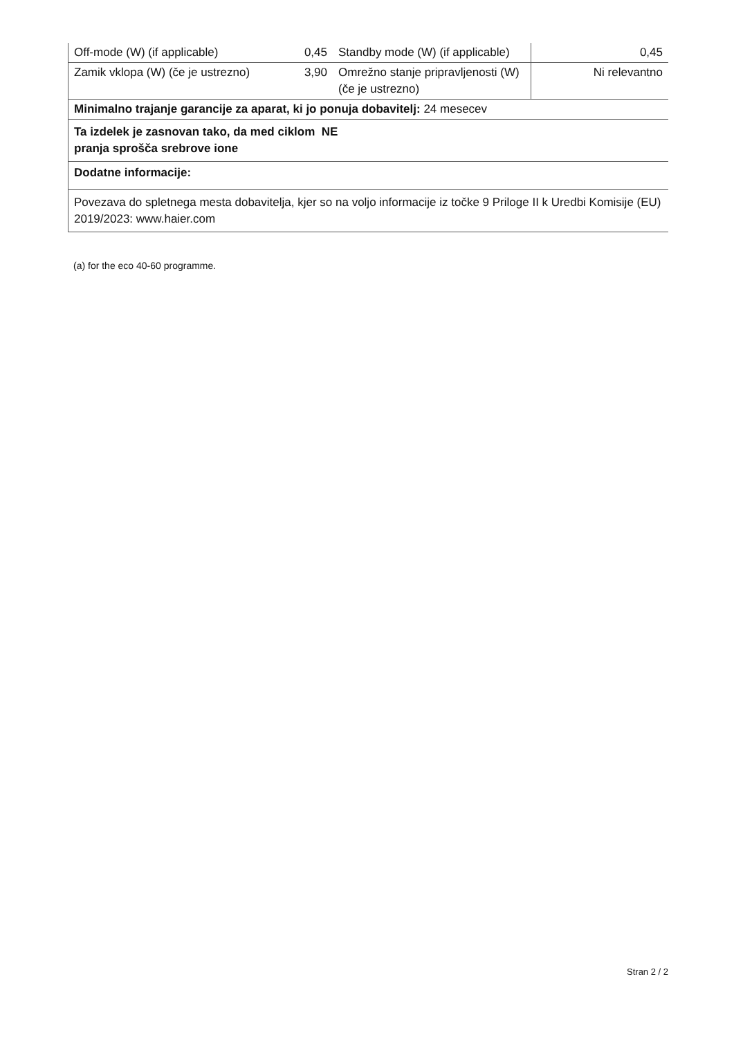| Off-mode (W) (if applicable) | 0,45 | Standby mode (W) (if applicable) | 0,45 |
| Zamik vklopa (W) (če je ustrezno) | 3,90 | Omrežno stanje pripravljenosti (W) (če je ustrezno) | Ni relevantno |
| Minimalno trajanje garancije za aparat, ki jo ponuja dobavitelj: 24 mesecev | | | |
| Ta izdelek je zasnovan tako, da med ciklom NE pranja sprošča srebrove ione | | | |
| Dodatne informacije: | | | |
| Povezava do spletnega mesta dobavitelja, kjer so na voljo informacije iz točke 9 Priloge II k Uredbi Komisije (EU) 2019/2023: www.haier.com | | | |
(a) for the eco 40-60 programme.
Stran 2 / 2